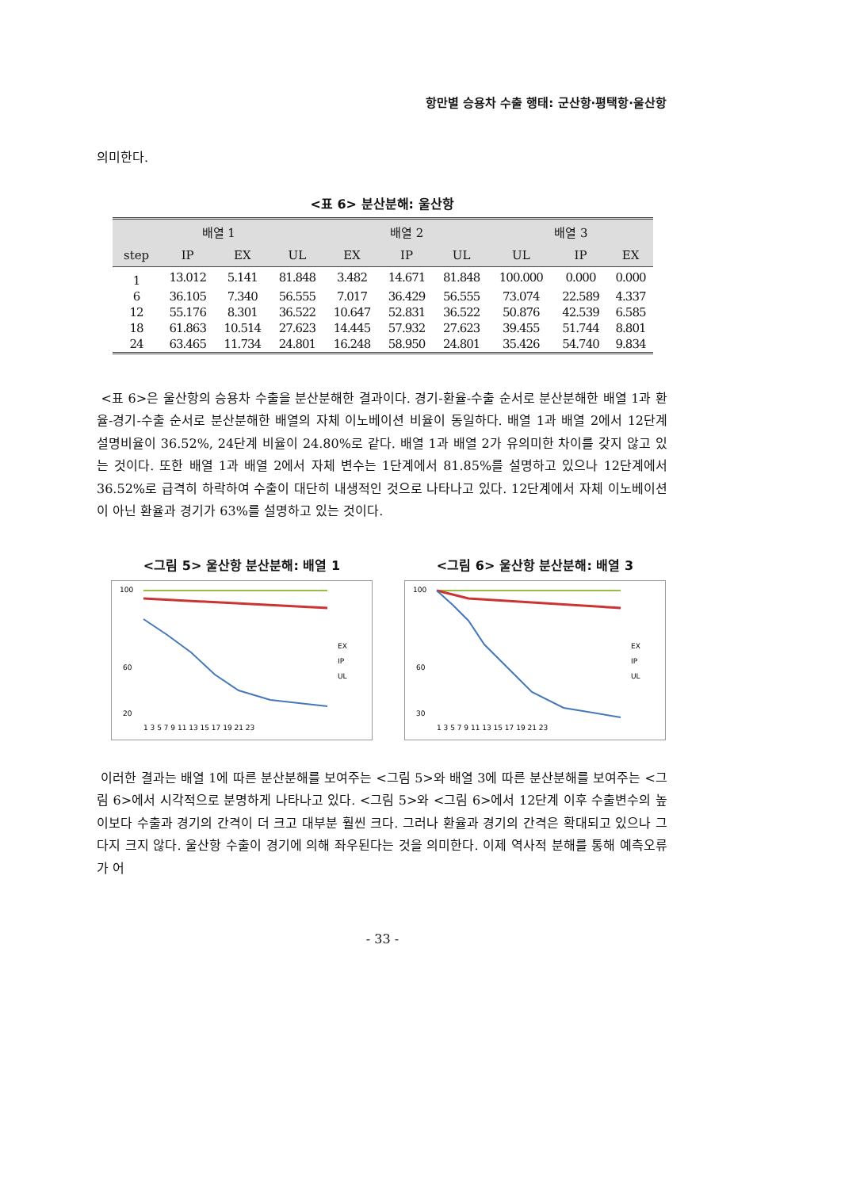항만별 승용차 수출 행태: 군산항·평택항·울산항
의미한다.
<표 6> 분산분해: 울산항
| 배열 1 | | | | 배열 2 | | | 배열 3 | | |
| --- | --- | --- | --- | --- | --- | --- | --- | --- | --- |
| step | IP | EX | UL | EX | IP | UL | UL | IP | EX |
| 1 | 13.012 | 5.141 | 81.848 | 3.482 | 14.671 | 81.848 | 100.000 | 0.000 | 0.000 |
| 6 | 36.105 | 7.340 | 56.555 | 7.017 | 36.429 | 56.555 | 73.074 | 22.589 | 4.337 |
| 12 | 55.176 | 8.301 | 36.522 | 10.647 | 52.831 | 36.522 | 50.876 | 42.539 | 6.585 |
| 18 | 61.863 | 10.514 | 27.623 | 14.445 | 57.932 | 27.623 | 39.455 | 51.744 | 8.801 |
| 24 | 63.465 | 11.734 | 24.801 | 16.248 | 58.950 | 24.801 | 35.426 | 54.740 | 9.834 |
<표 6>은 울산항의 승용차 수출을 분산분해한 결과이다. 경기-환율-수출 순서로 분산분해한 배열 1과 환율-경기-수출 순서로 분산분해한 배열의 자체 이노베이션 비율이 동일하다. 배열 1과 배열 2에서 12단계 설명비율이 36.52%, 24단계 비율이 24.80%로 같다. 배열 1과 배열 2가 유의미한 차이를 갖지 않고 있는 것이다. 또한 배열 1과 배열 2에서 자체 변수는 1단계에서 81.85%를 설명하고 있으나 12단계에서 36.52%로 급격히 하락하여 수출이 대단히 내생적인 것으로 나타나고 있다. 12단계에서 자체 이노베이션이 아닌 환율과 경기가 63%를 설명하고 있는 것이다.
<그림 5> 울산항 분산분해: 배열 1
100
60
20
1 3 5 7 9 11 13 15 17 19 21 23
EX
IP
UL
<그림 6> 울산항 분산분해: 배열 3
100
60
30
1 3 5 7 9 11 13 15 17 19 21 23
EX
IP
UL
이러한 결과는 배열 1에 따른 분산분해를 보여주는 <그림 5>와 배열 3에 따른 분산분해를 보여주는 <그림 6>에서 시각적으로 분명하게 나타나고 있다. <그림 5>와 <그림 6>에서 12단계 이후 수출변수의 높이보다 수출과 경기의 간격이 더 크고 대부분 훨씬 크다. 그러나 환율과 경기의 간격은 확대되고 있으나 그다지 크지 않다. 울산항 수출이 경기에 의해 좌우된다는 것을 의미한다. 이제 역사적 분해를 통해 예측오류가 어
- 33 -